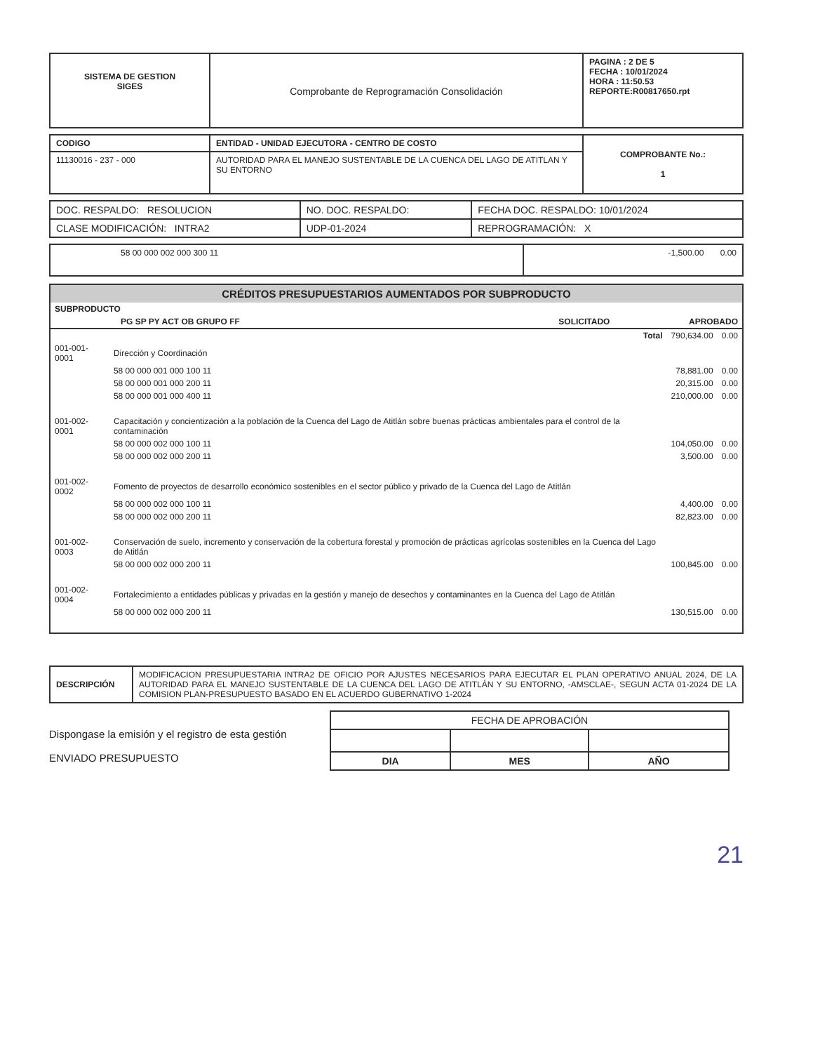| SISTEMA DE GESTION SIGES | Comprobante de Reprogramación Consolidación | PAGINA : 2 DE 5 FECHA : 10/01/2024 HORA : 11:50.53 REPORTE:R00817650.rpt |
| CODIGO | ENTIDAD - UNIDAD EJECUTORA - CENTRO DE COSTO | COMPROBANTE No.: 1 |
| 11130016 - 237 - 000 | AUTORIDAD PARA EL MANEJO SUSTENTABLE DE LA CUENCA DEL LAGO DE ATITLAN Y SU ENTORNO | |
| DOC. RESPALDO: RESOLUCION | NO. DOC. RESPALDO: | FECHA DOC. RESPALDO: 10/01/2024 |
| CLASE MODIFICACIÓN: INTRA2 | UDP-01-2024 | REPROGRAMACIÓN: X |
| 58 00 000 002 000 300 11 | -1,500.00 0.00 |
CRÉDITOS PRESUPUESTARIOS AUMENTADOS POR SUBPRODUCTO
| SUBPRODUCTO | | |
| PG SP PY ACT OB GRUPO FF | SOLICITADO | APROBADO |
| | Total | 790,634.00 | 0.00 |
| 001-001-0001 | Dirección y Coordinación | | |
| | 58 00 000 001 000 100 11 | 78,881.00 | 0.00 |
| | 58 00 000 001 000 200 11 | 20,315.00 | 0.00 |
| | 58 00 000 001 000 400 11 | 210,000.00 | 0.00 |
| 001-002-0001 | Capacitación y concientización a la población de la Cuenca del Lago de Atitlán sobre buenas prácticas ambientales para el control de la contaminación | | |
| | 58 00 000 002 000 100 11 | 104,050.00 | 0.00 |
| | 58 00 000 002 000 200 11 | 3,500.00 | 0.00 |
| 001-002-0002 | Fomento de proyectos de desarrollo económico sostenibles en el sector público y privado de la Cuenca del Lago de Atitlán | | |
| | 58 00 000 002 000 100 11 | 4,400.00 | 0.00 |
| | 58 00 000 002 000 200 11 | 82,823.00 | 0.00 |
| 001-002-0003 | Conservación de suelo, incremento y conservación de la cobertura forestal y promoción de prácticas agrícolas sostenibles en la Cuenca del Lago de Atitlán | | |
| | 58 00 000 002 000 200 11 | 100,845.00 | 0.00 |
| 001-002-0004 | Fortalecimiento a entidades públicas y privadas en la gestión y manejo de desechos y contaminantes en la Cuenca del Lago de Atitlán | | |
| | 58 00 000 002 000 200 11 | 130,515.00 | 0.00 |
| DESCRIPCIÓN | MODIFICACION PRESUPUESTARIA INTRA2 DE OFICIO POR AJUSTES NECESARIOS PARA EJECUTAR EL PLAN OPERATIVO ANUAL 2024, DE LA AUTORIDAD PARA EL MANEJO SUSTENTABLE DE LA CUENCA DEL LAGO DE ATITLÁN Y SU ENTORNO, -AMSCLAE-, SEGUN ACTA 01-2024 DE LA COMISION PLAN-PRESUPUESTO BASADO EN EL ACUERDO GUBERNATIVO 1-2024 |
Dispongase la emisión y el registro de esta gestión
ENVIADO PRESUPUESTO
| FECHA DE APROBACIÓN | | |
| DIA | MES | AÑO |
21